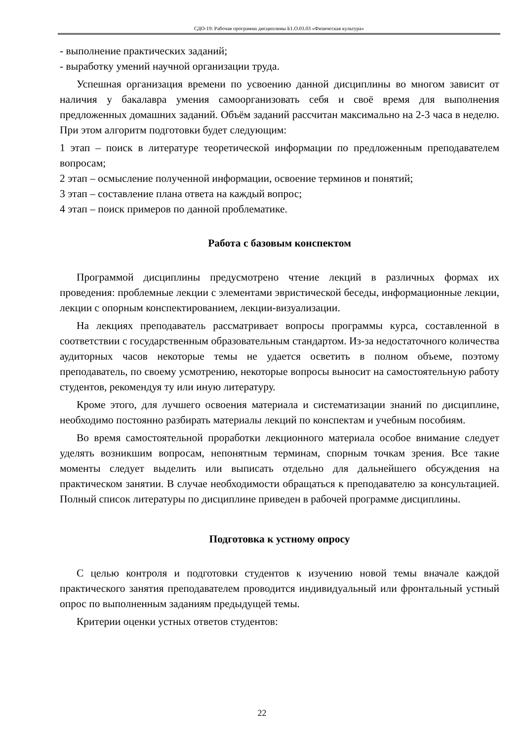СДО-19: Рабочая программа дисциплины Б1.О.03.03 «Физическая культура»
- выполнение практических заданий;
- выработку умений научной организации труда.
Успешная организация времени по усвоению данной дисциплины во многом зависит от наличия у бакалавра умения самоорганизовать себя и своё время для выполнения предложенных домашних заданий. Объём заданий рассчитан максимально на 2-3 часа в неделю. При этом алгоритм подготовки будет следующим:
1 этап – поиск в литературе теоретической информации по предложенным преподавателем вопросам;
2 этап – осмысление полученной информации, освоение терминов и понятий;
3 этап – составление плана ответа на каждый вопрос;
4 этап – поиск примеров по данной проблематике.
Работа с базовым конспектом
Программой дисциплины предусмотрено чтение лекций в различных формах их проведения: проблемные лекции с элементами эвристической беседы, информационные лекции, лекции с опорным конспектированием, лекции-визуализации.
На лекциях преподаватель рассматривает вопросы программы курса, составленной в соответствии с государственным образовательным стандартом. Из-за недостаточного количества аудиторных часов некоторые темы не удается осветить в полном объеме, поэтому преподаватель, по своему усмотрению, некоторые вопросы выносит на самостоятельную работу студентов, рекомендуя ту или иную литературу.
Кроме этого, для лучшего освоения материала и систематизации знаний по дисциплине, необходимо постоянно разбирать материалы лекций по конспектам и учебным пособиям.
Во время самостоятельной проработки лекционного материала особое внимание следует уделять возникшим вопросам, непонятным терминам, спорным точкам зрения. Все такие моменты следует выделить или выписать отдельно для дальнейшего обсуждения на практическом занятии. В случае необходимости обращаться к преподавателю за консультацией. Полный список литературы по дисциплине приведен в рабочей программе дисциплины.
Подготовка к устному опросу
С целью контроля и подготовки студентов к изучению новой темы вначале каждой практического занятия преподавателем проводится индивидуальный или фронтальный устный опрос по выполненным заданиям предыдущей темы.
Критерии оценки устных ответов студентов:
22